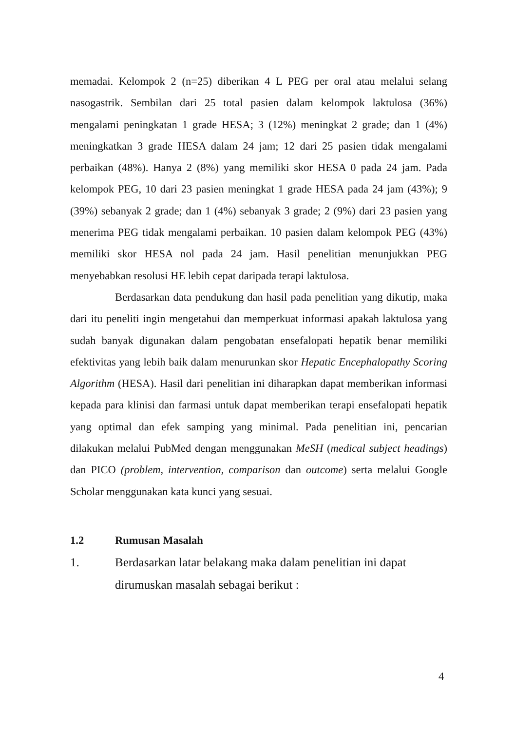memadai. Kelompok 2 (n=25) diberikan 4 L PEG per oral atau melalui selang nasogastrik. Sembilan dari 25 total pasien dalam kelompok laktulosa (36%) mengalami peningkatan 1 grade HESA; 3 (12%) meningkat 2 grade; dan 1 (4%) meningkatkan 3 grade HESA dalam 24 jam; 12 dari 25 pasien tidak mengalami perbaikan (48%). Hanya 2 (8%) yang memiliki skor HESA 0 pada 24 jam. Pada kelompok PEG, 10 dari 23 pasien meningkat 1 grade HESA pada 24 jam (43%); 9 (39%) sebanyak 2 grade; dan 1 (4%) sebanyak 3 grade; 2 (9%) dari 23 pasien yang menerima PEG tidak mengalami perbaikan. 10 pasien dalam kelompok PEG (43%) memiliki skor HESA nol pada 24 jam. Hasil penelitian menunjukkan PEG menyebabkan resolusi HE lebih cepat daripada terapi laktulosa.
Berdasarkan data pendukung dan hasil pada penelitian yang dikutip, maka dari itu peneliti ingin mengetahui dan memperkuat informasi apakah laktulosa yang sudah banyak digunakan dalam pengobatan ensefalopati hepatik benar memiliki efektivitas yang lebih baik dalam menurunkan skor Hepatic Encephalopathy Scoring Algorithm (HESA). Hasil dari penelitian ini diharapkan dapat memberikan informasi kepada para klinisi dan farmasi untuk dapat memberikan terapi ensefalopati hepatik yang optimal dan efek samping yang minimal. Pada penelitian ini, pencarian dilakukan melalui PubMed dengan menggunakan MeSH (medical subject headings) dan PICO (problem, intervention, comparison dan outcome) serta melalui Google Scholar menggunakan kata kunci yang sesuai.
1.2 Rumusan Masalah
1. Berdasarkan latar belakang maka dalam penelitian ini dapat dirumuskan masalah sebagai berikut :
4